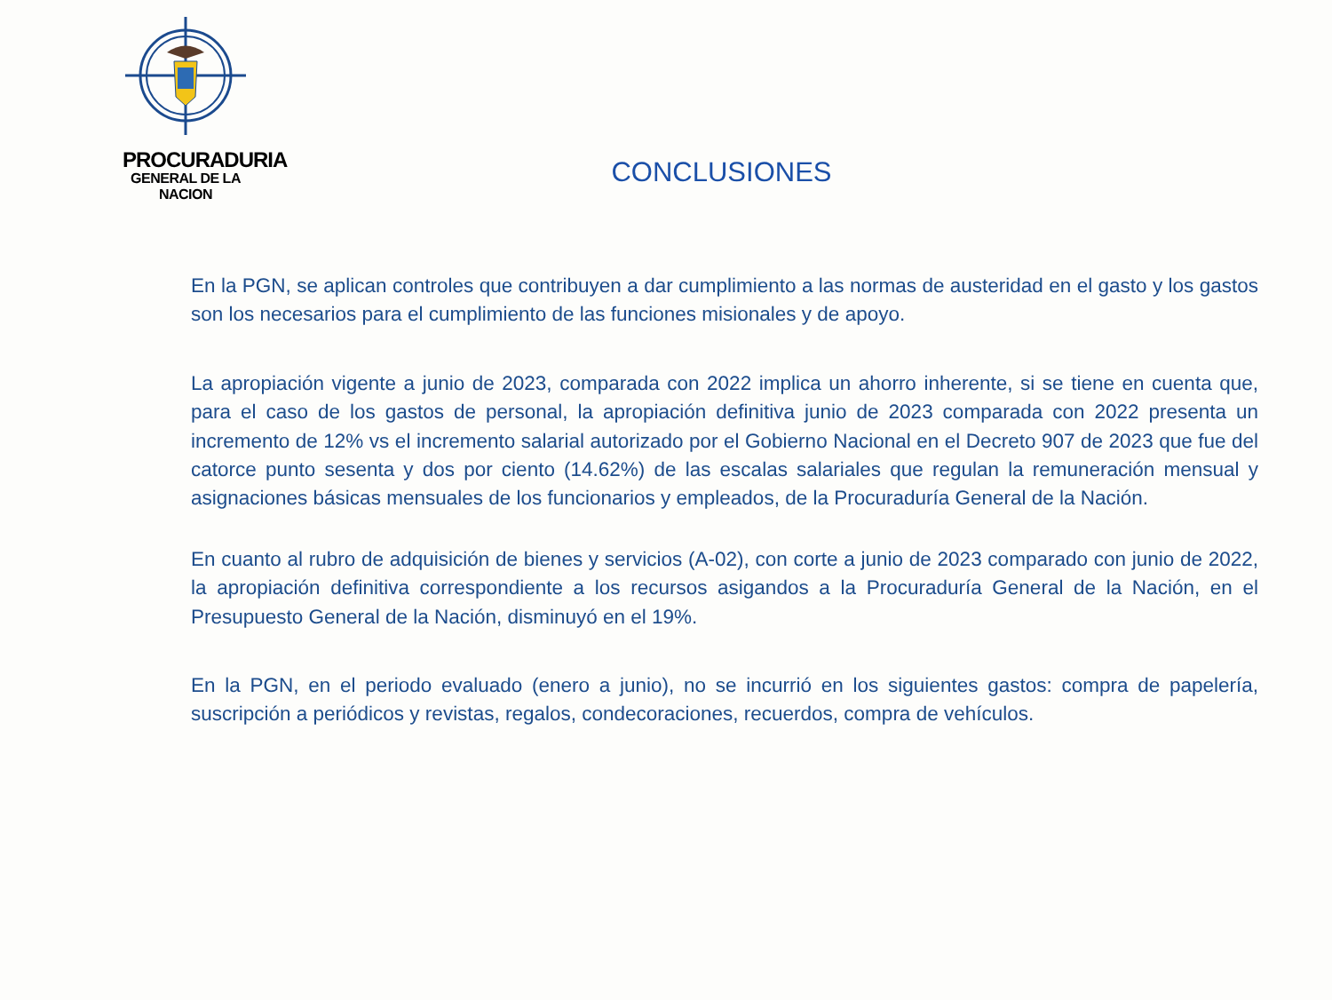PROCURADURIA
GENERAL DE LA NACION
CONCLUSIONES
En la PGN, se aplican controles que contribuyen a dar cumplimiento a las normas de austeridad en el gasto y los gastos son los necesarios para el cumplimiento de las funciones misionales y de apoyo.
La apropiación vigente a junio de 2023, comparada con 2022 implica un ahorro inherente, si se tiene en cuenta que, para el caso de los gastos de personal, la apropiación definitiva junio de 2023 comparada con 2022 presenta un incremento de 12% vs el incremento salarial autorizado por el Gobierno Nacional en el Decreto 907 de 2023 que fue del catorce punto sesenta y dos por ciento (14.62%) de las escalas salariales que regulan la remuneración mensual y asignaciones básicas mensuales de los funcionarios y empleados, de la Procuraduría General de la Nación.
En cuanto al rubro de adquisición de bienes y servicios (A-02), con corte a junio de 2023 comparado con junio de 2022, la apropiación definitiva correspondiente a los recursos asigandos a la Procuraduría General de la Nación, en el Presupuesto General de la Nación, disminuyó en el 19%.
En la PGN, en el periodo evaluado (enero a junio), no se incurrió en los siguientes gastos: compra de papelería, suscripción a periódicos y revistas, regalos, condecoraciones, recuerdos, compra de vehículos.